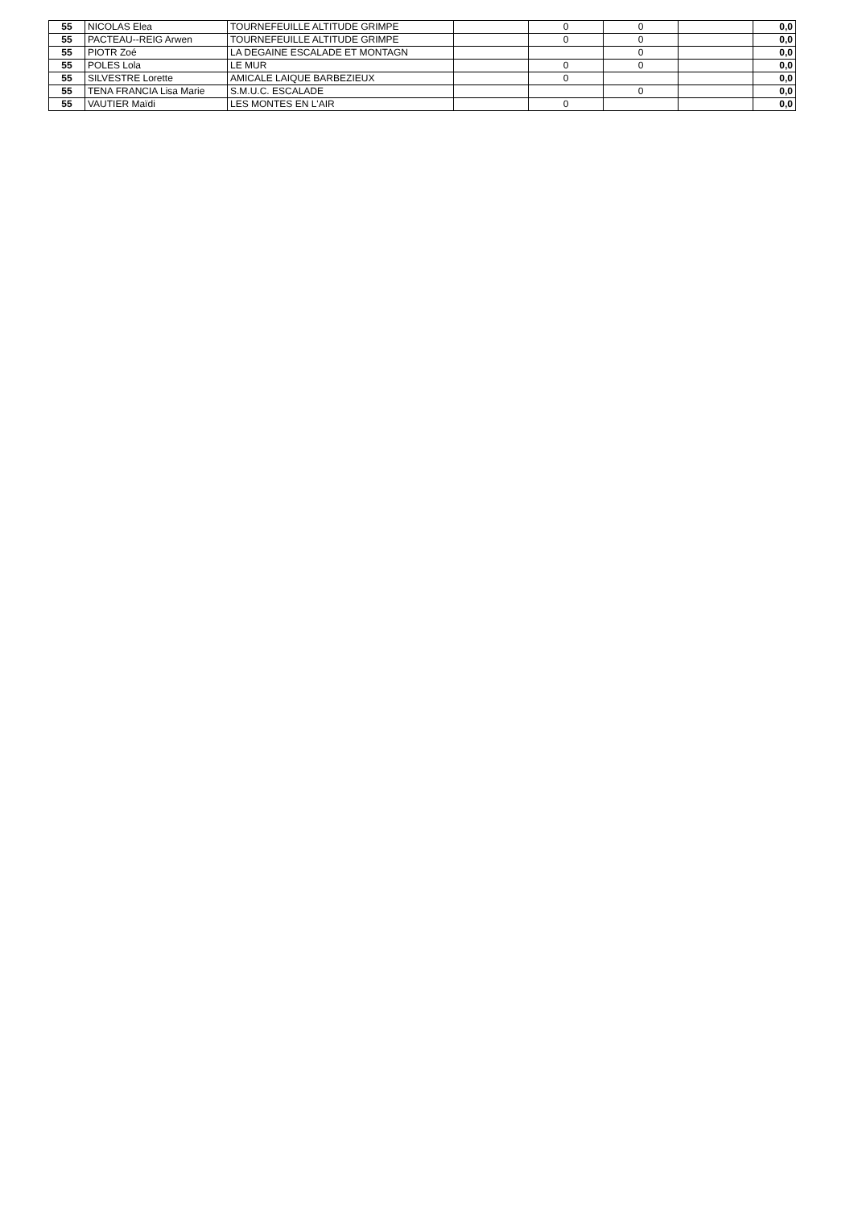| 55 | NICOLAS Elea | TOURNEFEUILLE ALTITUDE GRIMPE | | 0 | 0 | | 0,0 |
| 55 | PACTEAU--REIG Arwen | TOURNEFEUILLE ALTITUDE GRIMPE | | 0 | 0 | | 0,0 |
| 55 | PIOTR Zoé | LA DEGAINE ESCALADE ET MONTAGN | | | 0 | | 0,0 |
| 55 | POLES Lola | LE MUR | | 0 | 0 | | 0,0 |
| 55 | SILVESTRE Lorette | AMICALE LAIQUE BARBEZIEUX | | 0 | | | 0,0 |
| 55 | TENA FRANCIA Lisa Marie | S.M.U.C. ESCALADE | | | 0 | | 0,0 |
| 55 | VAUTIER Maïdi | LES MONTES EN L'AIR | | 0 | | | 0,0 |